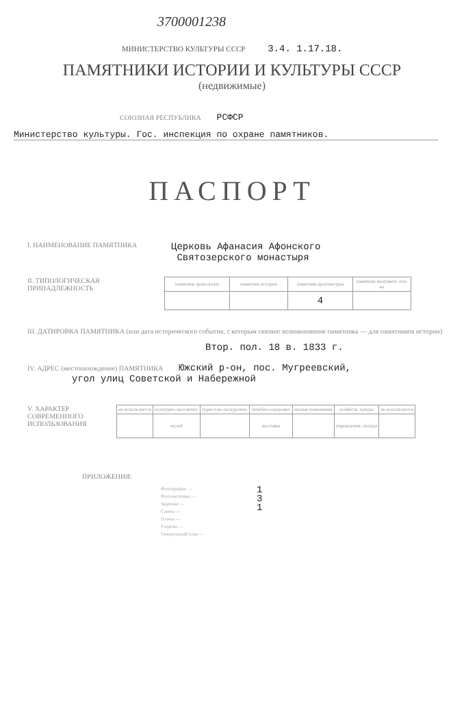3700001238
МИНИСТЕРСТВО КУЛЬТУРЫ СССР 3.4. 1.17.18.
ПАМЯТНИКИ ИСТОРИИ И КУЛЬТУРЫ СССР
(недвижимые)
СОЮЗНАЯ РЕСПУБЛИКА РСФСР
Министерство культуры. Гос. инспекция по охране памятников.
ПАСПОРТ
I. НАИМЕНОВАНИЕ ПАМЯТНИКА
Церковь Афанасия Афонского
Святозерского монастыря
II. ТИПОЛОГИЧЕСКАЯ
ПРИНАДЛЕЖНОСТЬ
| памятник археологии | памятник истории | памятник архитектуры | памятник монумент. иск-ва |
| | | 4 | |
III. ДАТИРОВКА ПАМЯТНИКА (или дата исторического события, с которым связано возникновение памятника — для памятников истории)
Втор. пол. 18 в. 1833 г.
IV. АДРЕС (местонахождение) ПАМЯТНИКА Южский р-он, пос. Мугреевский,
угол улиц Советской и Набережной
V. ХАРАКТЕР СОВРЕМЕННОГО ИСПОЛЬЗОВАНИЯ
| не используется | культурно-просветит. | туристско-экскурсион. | лечебно-оздоровит. | жилые помещения | хозяйств. нужды | не используется |
| | музей | | выставка | | учреждения, склады | |
ПРИЛОЖЕНИЯ:
Фотографии —
Фотонегативы —
Чертежи —
Схемы —
Планы —
Разрезы —
Генеральный план —
1
3
1